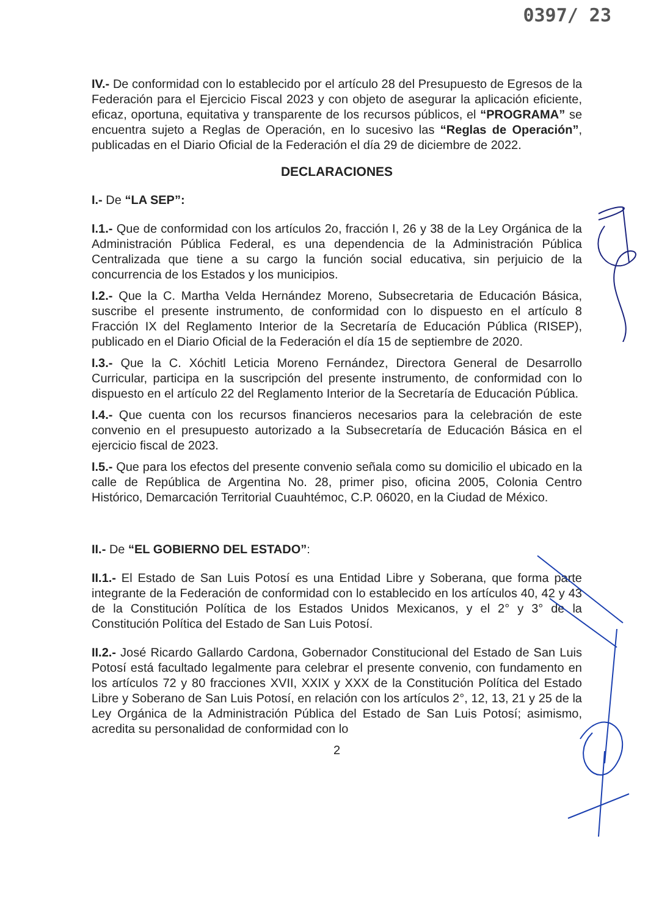0397/ 23
IV.- De conformidad con lo establecido por el artículo 28 del Presupuesto de Egresos de la Federación para el Ejercicio Fiscal 2023 y con objeto de asegurar la aplicación eficiente, eficaz, oportuna, equitativa y transparente de los recursos públicos, el “PROGRAMA” se encuentra sujeto a Reglas de Operación, en lo sucesivo las “Reglas de Operación”, publicadas en el Diario Oficial de la Federación el día 29 de diciembre de 2022.
DECLARACIONES
I.- De “LA SEP”:
I.1.- Que de conformidad con los artículos 2o, fracción I, 26 y 38 de la Ley Orgánica de la Administración Pública Federal, es una dependencia de la Administración Pública Centralizada que tiene a su cargo la función social educativa, sin perjuicio de la concurrencia de los Estados y los municipios.
I.2.- Que la C. Martha Velda Hernández Moreno, Subsecretaria de Educación Básica, suscribe el presente instrumento, de conformidad con lo dispuesto en el artículo 8 Fracción IX del Reglamento Interior de la Secretaría de Educación Pública (RISEP), publicado en el Diario Oficial de la Federación el día 15 de septiembre de 2020.
I.3.- Que la C. Xóchitl Leticia Moreno Fernández, Directora General de Desarrollo Curricular, participa en la suscripción del presente instrumento, de conformidad con lo dispuesto en el artículo 22 del Reglamento Interior de la Secretaría de Educación Pública.
I.4.- Que cuenta con los recursos financieros necesarios para la celebración de este convenio en el presupuesto autorizado a la Subsecretaría de Educación Básica en el ejercicio fiscal de 2023.
I.5.- Que para los efectos del presente convenio señala como su domicilio el ubicado en la calle de República de Argentina No. 28, primer piso, oficina 2005, Colonia Centro Histórico, Demarcación Territorial Cuauhtémoc, C.P. 06020, en la Ciudad de México.
II.- De “EL GOBIERNO DEL ESTADO”:
II.1.- El Estado de San Luis Potosí es una Entidad Libre y Soberana, que forma parte integrante de la Federación de conformidad con lo establecido en los artículos 40, 42 y 43 de la Constitución Política de los Estados Unidos Mexicanos, y el 2° y 3° de la Constitución Política del Estado de San Luis Potosí.
II.2.- José Ricardo Gallardo Cardona, Gobernador Constitucional del Estado de San Luis Potosí está facultado legalmente para celebrar el presente convenio, con fundamento en los artículos 72 y 80 fracciones XVII, XXIX y XXX de la Constitución Política del Estado Libre y Soberano de San Luis Potosí, en relación con los artículos 2°, 12, 13, 21 y 25 de la Ley Orgánica de la Administración Pública del Estado de San Luis Potosí; asimismo, acredita su personalidad de conformidad con lo
2